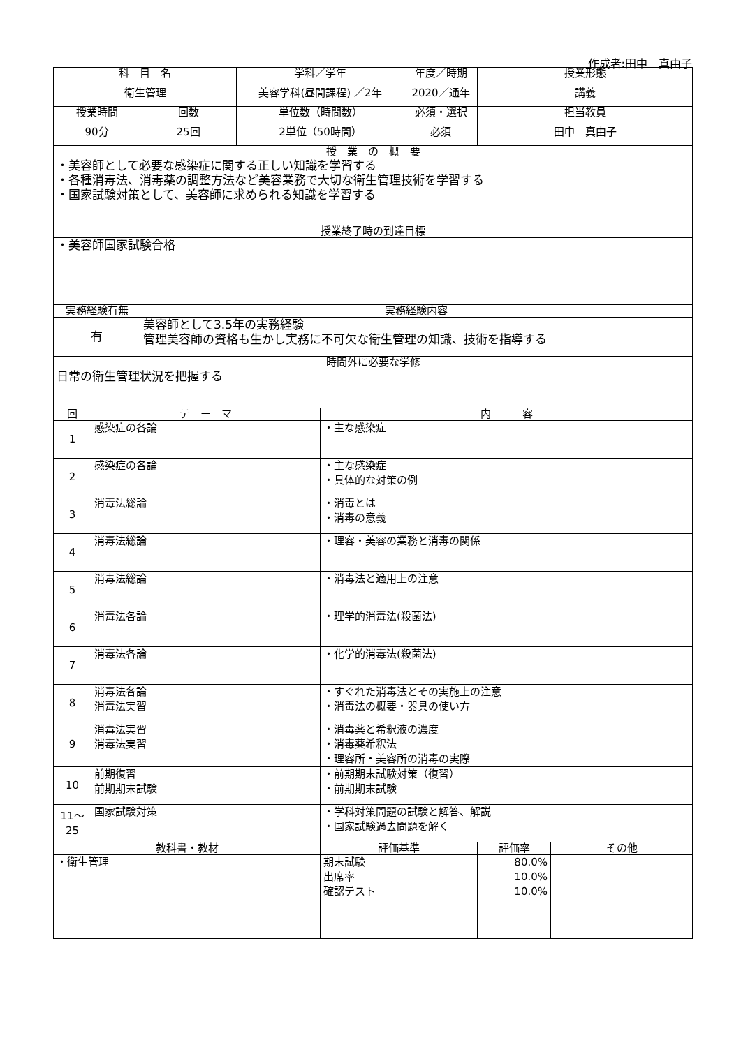作成者:田中　真由子
| 科 目 名 | | | 学科／学年 | | 年度／時期 | 授業形態 | |
| --- | --- | --- | --- | --- | --- | --- | --- |
| 衛生管理 | | | 美容学科(昼間課程) ／2年 | | 2020／通年 | 講義 | |
| 授業時間 | | 回数 | 単位数（時間数） | | 必須・選択 | 担当教員 | |
| 90分 | | 25回 | 2単位（50時間） | | 必須 | 田中 真由子 | |
| 授 業 の 概 要 | | | | | | | |
| ・美容師として必要な感染症に関する正しい知識を学習する ・各種消毒法、消毒薬の調整方法など美容業務で大切な衛生管理技術を学習する ・国家試験対策として、美容師に求められる知識を学習する | | | | | | | |
| 授業終了時の到達目標 | | | | | | | |
| ・美容師国家試験合格 | | | | | | | |
| 実務経験有無 | | 実務経験内容 | | | | | |
| 有 | | 美容師として3.5年の実務経験 管理美容師の資格も生かし実務に不可欠な衛生管理の知識、技術を指導する | | | | | |
| 時間外に必要な学修 | | | | | | | |
| 日常の衛生管理状況を把握する | | | | | | | |
| 回 | テ ー マ | | | 内 容 | | | |
| 1 | 感染症の各論 | | | ・主な感染症 | | | |
| 2 | 感染症の各論 | | | ・主な感染症 ・具体的な対策の例 | | | |
| 3 | 消毒法総論 | | | ・消毒とは ・消毒の意義 | | | |
| 4 | 消毒法総論 | | | ・理容・美容の業務と消毒の関係 | | | |
| 5 | 消毒法総論 | | | ・消毒法と適用上の注意 | | | |
| 6 | 消毒法各論 | | | ・理学的消毒法(殺菌法) | | | |
| 7 | 消毒法各論 | | | ・化学的消毒法(殺菌法) | | | |
| 8 | 消毒法各論 消毒法実習 | | | ・すぐれた消毒法とその実施上の注意 ・消毒法の概要・器具の使い方 | | | |
| 9 | 消毒法実習 消毒法実習 | | | ・消毒薬と希釈液の濃度 ・消毒薬希釈法 ・理容所・美容所の消毒の実際 | | | |
| 10 | 前期復習 前期期末試験 | | | ・前期期末試験対策（復習） ・前期期末試験 | | | |
| 11～ 25 | 国家試験対策 | | | ・学科対策問題の試験と解答、解説 ・国家試験過去問題を解く | | | |
| 教科書・教材 | | | | 評価基準 | | 評価率 | その他 |
| ・衛生管理 | | | | 期末試験 出席率 確認テスト | | 80.0% 10.0% 10.0% | |